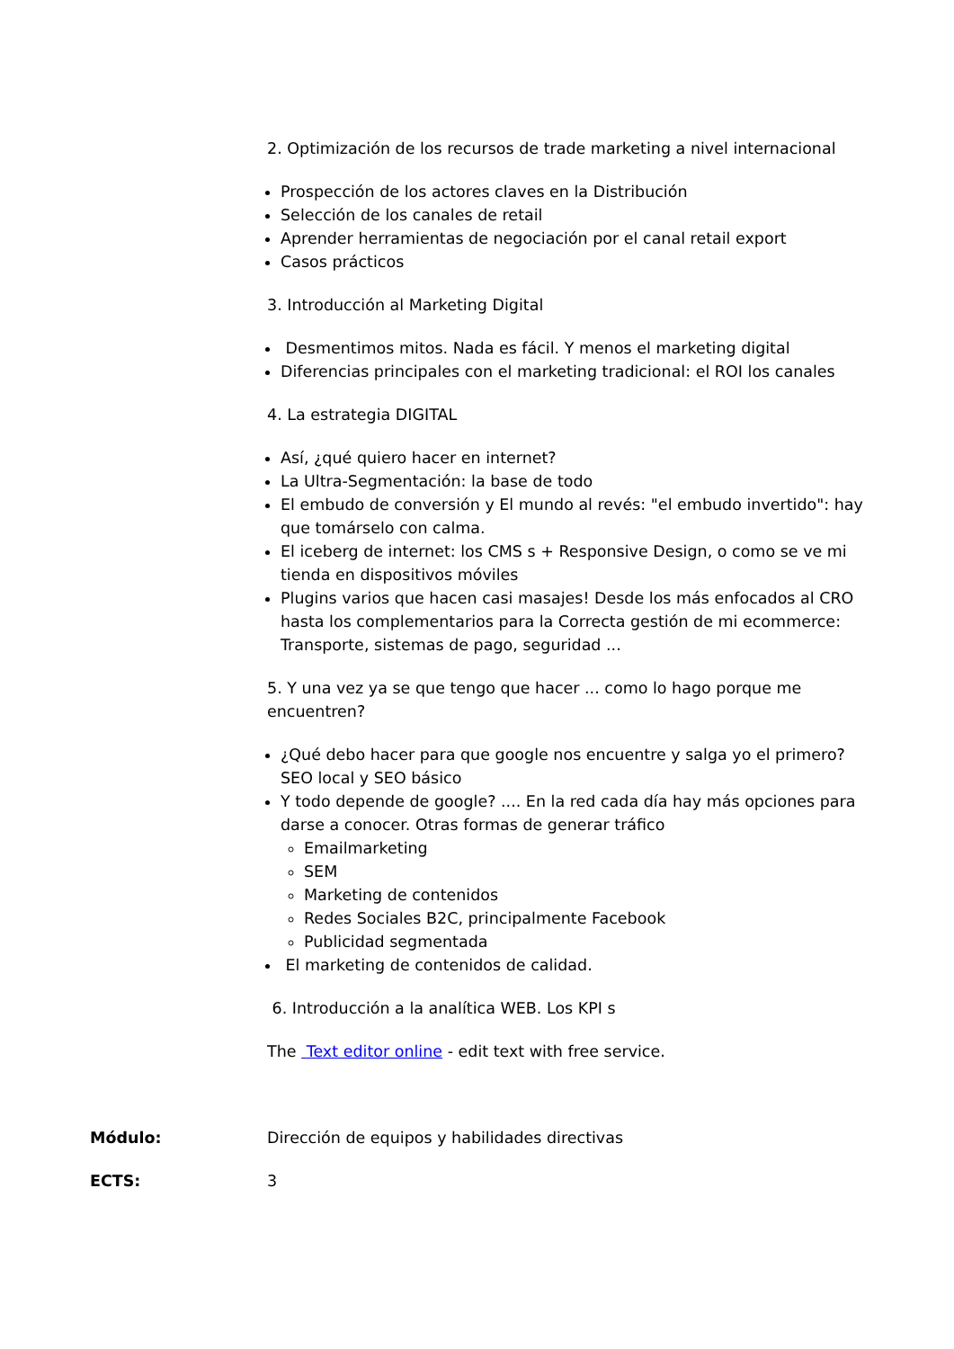2. Optimización de los recursos de trade marketing a nivel internacional
Prospección de los actores claves en la Distribución
Selección de los canales de retail
Aprender herramientas de negociación por el canal retail export
Casos prácticos
3. Introducción al Marketing Digital
Desmentimos mitos. Nada es fácil. Y menos el marketing digital
Diferencias principales con el marketing tradicional: el ROI los canales
4. La estrategia DIGITAL
Así, ¿qué quiero hacer en internet?
La Ultra-Segmentación: la base de todo
El embudo de conversión y El mundo al revés: "el embudo invertido": hay que tomárselo con calma.
El iceberg de internet: los CMS s + Responsive Design, o como se ve mi tienda en dispositivos móviles
Plugins varios que hacen casi masajes! Desde los más enfocados al CRO hasta los complementarios para la Correcta gestión de mi ecommerce: Transporte, sistemas de pago, seguridad ...
5. Y una vez ya se que tengo que hacer ... como lo hago porque me encuentren?
¿Qué debo hacer para que google nos encuentre y salga yo el primero? SEO local y SEO básico
Y todo depende de google? .... En la red cada día hay más opciones para darse a conocer. Otras formas de generar tráfico
Emailmarketing
SEM
Marketing de contenidos
Redes Sociales B2C, principalmente Facebook
Publicidad segmentada
El marketing de contenidos de calidad.
6. Introducción a la analítica WEB. Los KPI s
The Text editor online - edit text with free service.
Módulo: Dirección de equipos y habilidades directivas
ECTS: 3